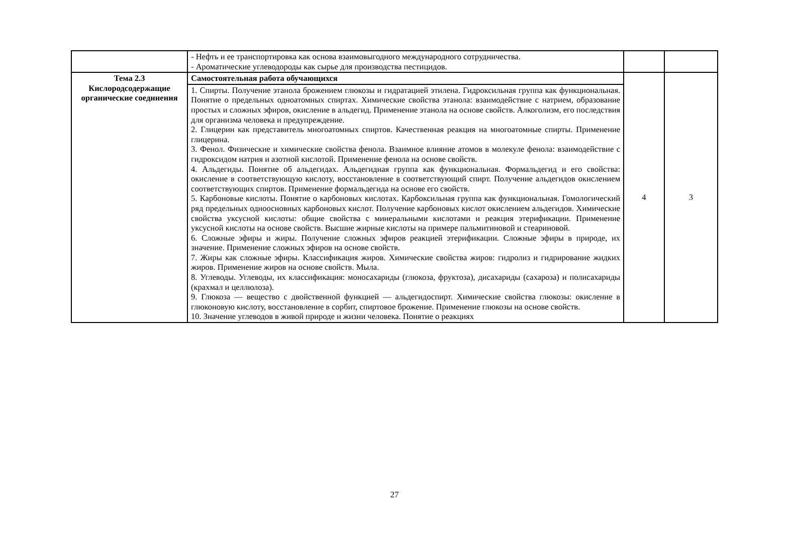| | - Нефть и ее транспортировка как основа взаимовыгодного международного сотрудничества. - Ароматические углеводороды как сырье для производства пестицидов. | | |
| Тема 2.3 Кислородсодержащие органические соединения | Самостоятельная работа обучающихся | 4 | 3 |
| | 1. Спирты. Получение этанола брожением глюкозы и гидратацией этилена. Гидроксильная группа как функциональная. Понятие о предельных одноатомных спиртах. Химические свойства этанола: взаимодействие с натрием, образование простых и сложных эфиров, окисление в альдегид. Применение этанола на основе свойств. Алкоголизм, его последствия для организма человека и предупреждение. 2. Глицерин как представитель многоатомных спиртов. Качественная реакция на многоатомные спирты. Применение глицерина. 3. Фенол. Физические и химические свойства фенола. Взаимное влияние атомов в молекуле фенола: взаимодействие с гидроксидом натрия и азотной кислотой. Применение фенола на основе свойств. 4. Альдегиды. Понятие об альдегидах. Альдегидная группа как функциональная. Формальдегид и его свойства: окисление в соответствующую кислоту, восстановление в соответствующий спирт. Получение альдегидов окислением соответствующих спиртов. Применение формальдегида на основе его свойств. 5. Карбоновые кислоты. Понятие о карбоновых кислотах. Карбоксильная группа как функциональная. Гомологический ряд предельных одноосновных карбоновых кислот. Получение карбоновых кислот окислением альдегидов. Химические свойства уксусной кислоты: общие свойства с минеральными кислотами и реакция этерификации. Применение уксусной кислоты на основе свойств. Высшие жирные кислоты на примере пальмитиновой и стеариновой. 6. Сложные эфиры и жиры. Получение сложных эфиров реакцией этерификации. Сложные эфиры в природе, их значение. Применение сложных эфиров на основе свойств. 7. Жиры как сложные эфиры. Классификация жиров. Химические свойства жиров: гидролиз и гидрирование жидких жиров. Применение жиров на основе свойств. Мыла. 8. Углеводы. Углеводы, их классификация: моносахариды (глюкоза, фруктоза), дисахариды (сахароза) и полисахариды (крахмал и целлюлоза). 9. Глюкоза — вещество с двойственной функцией — альдегидоспирт. Химические свойства глюкозы: окисление в глюконовую кислоту, восстановление в сорбит, спиртовое брожение. Применение глюкозы на основе свойств. 10. Значение углеводов в живой природе и жизни человека. Понятие о реакциях | | |
27